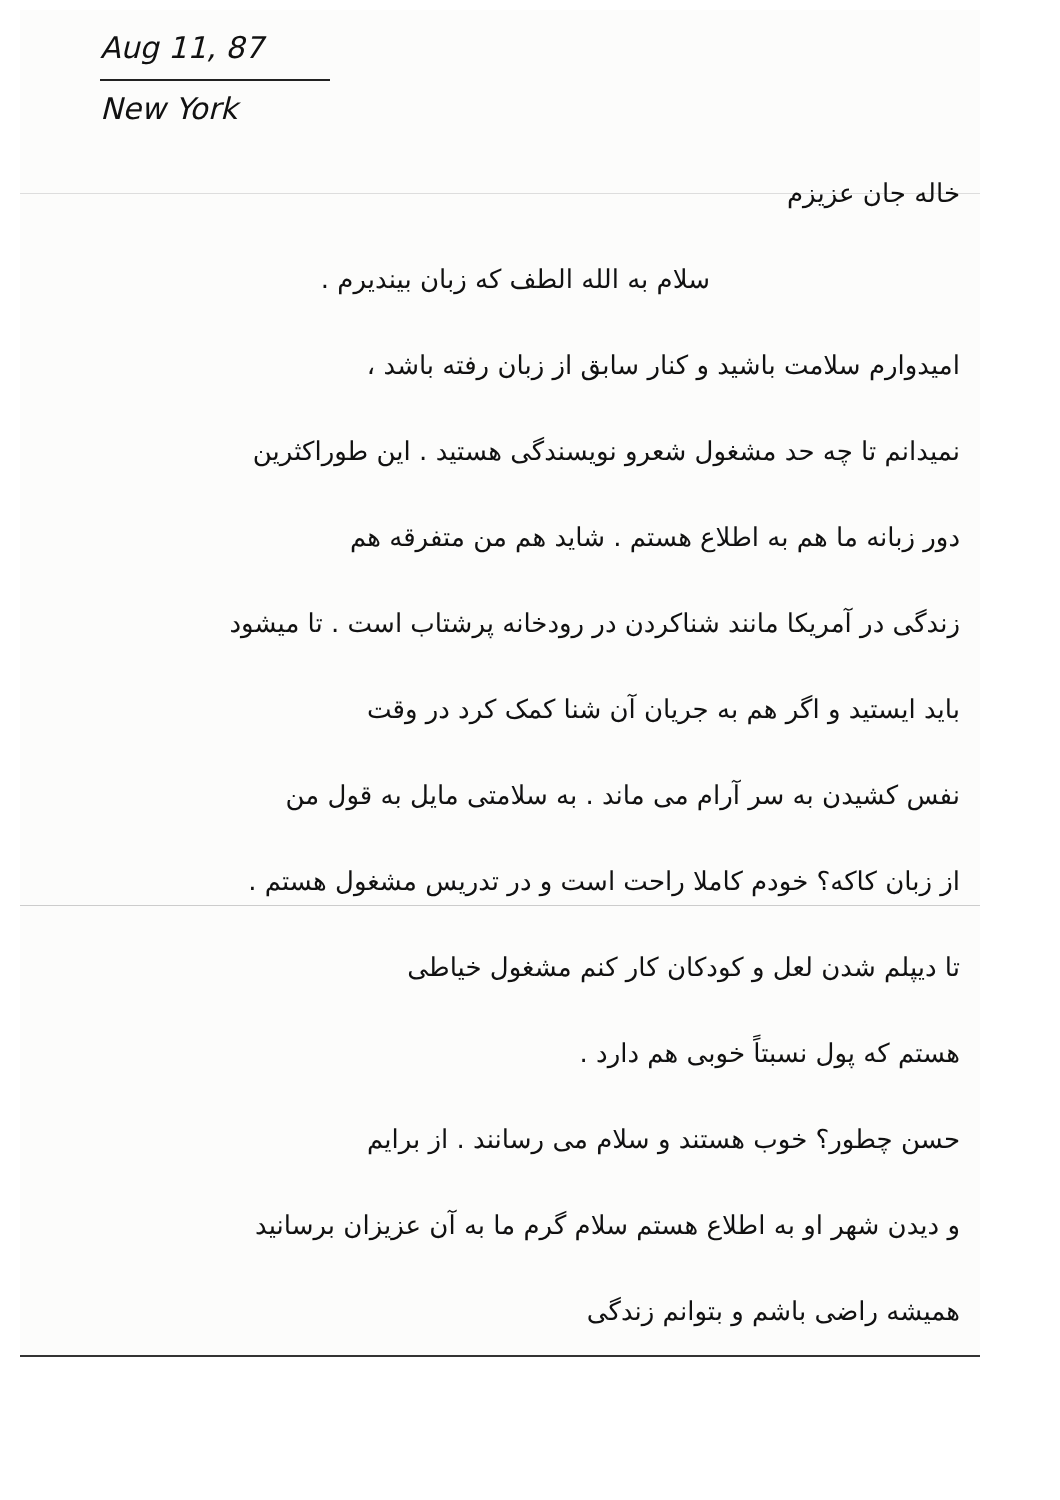Aug 11, 87
New York
خاله جان عزیزم
سلام به الله الطف که زبان بیندیرم .
امیدوارم سلامت باشید و کنار سابق از زبان رفته باشد ،
نمیدانم تا چه حد مشغول شعرو نویسندگی هستید . این طوراکثرین
دور زبانه ما هم به اطلاع هستم . شاید هم من متفرقه هم
زندگی در آمریکا مانند شناکردن در رودخانه پرشتاب است . تا میشود
باید ایستید و اگر هم به جریان آن شنا کمک کرد در وقت
نفس کشیدن به سر آرام می ماند . به سلامتی مایل به قول من
از زبان کاکه؟ خودم کاملا راحت است و در تدریس مشغول هستم .
تا دیپلم شدن لعل و کودکان کار کنم مشغول خیاطی
هستم که پول نسبتاً خوبی هم دارد .
حسن چطور؟ خوب هستند و سلام می رسانند . از برایم
و دیدن شهر او به اطلاع هستم سلام گرم ما به آن عزیزان برسانید
همیشه راضی باشم و بتوانم زندگی